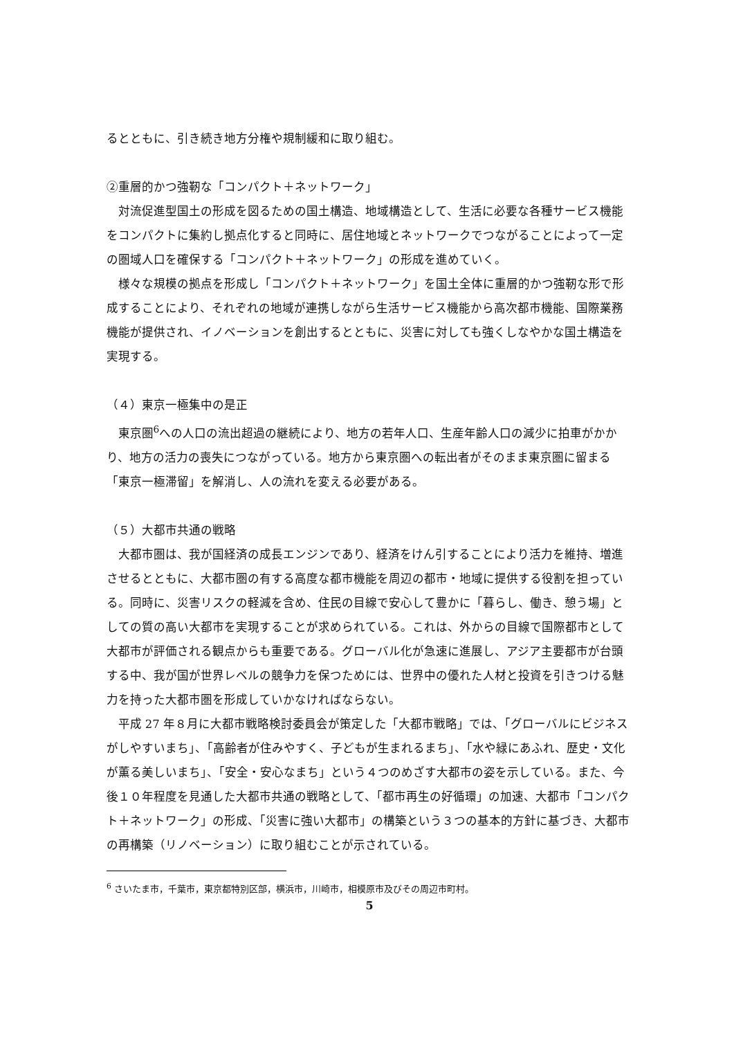るとともに、引き続き地方分権や規制緩和に取り組む。
②重層的かつ強靭な「コンパクト＋ネットワーク」
対流促進型国土の形成を図るための国土構造、地域構造として、生活に必要な各種サービス機能をコンパクトに集約し拠点化すると同時に、居住地域とネットワークでつながることによって一定の圏域人口を確保する「コンパクト＋ネットワーク」の形成を進めていく。
様々な規模の拠点を形成し「コンパクト＋ネットワーク」を国土全体に重層的かつ強靭な形で形成することにより、それぞれの地域が連携しながら生活サービス機能から高次都市機能、国際業務機能が提供され、イノベーションを創出するとともに、災害に対しても強くしなやかな国土構造を実現する。
（４）東京一極集中の是正
東京圏<sup>6</sup>への人口の流出超過の継続により、地方の若年人口、生産年齢人口の減少に拍車がかかり、地方の活力の喪失につながっている。地方から東京圏への転出者がそのまま東京圏に留まる「東京一極滞留」を解消し、人の流れを変える必要がある。
（５）大都市共通の戦略
大都市圏は、我が国経済の成長エンジンであり、経済をけん引することにより活力を維持、増進させるとともに、大都市圏の有する高度な都市機能を周辺の都市・地域に提供する役割を担っている。同時に、災害リスクの軽減を含め、住民の目線で安心して豊かに「暮らし、働き、憩う場」としての質の高い大都市を実現することが求められている。これは、外からの目線で国際都市として大都市が評価される観点からも重要である。グローバル化が急速に進展し、アジア主要都市が台頭する中、我が国が世界レベルの競争力を保つためには、世界中の優れた人材と投資を引きつける魅力を持った大都市圏を形成していかなければならない。
平成 27 年８月に大都市戦略検討委員会が策定した「大都市戦略」では、「グローバルにビジネスがしやすいまち」、「高齢者が住みやすく、子どもが生まれるまち」、「水や緑にあふれ、歴史・文化が薫る美しいまち」、「安全・安心なまち」という４つのめざす大都市の姿を示している。また、今後１０年程度を見通した大都市共通の戦略として、「都市再生の好循環」の加速、大都市「コンパクト＋ネットワーク」の形成、「災害に強い大都市」の構築という３つの基本的方針に基づき、大都市の再構築（リノベーション）に取り組むことが示されている。
<sup>6</sup> さいたま市，千葉市，東京都特別区部，横浜市，川崎市，相模原市及びその周辺市町村。
5